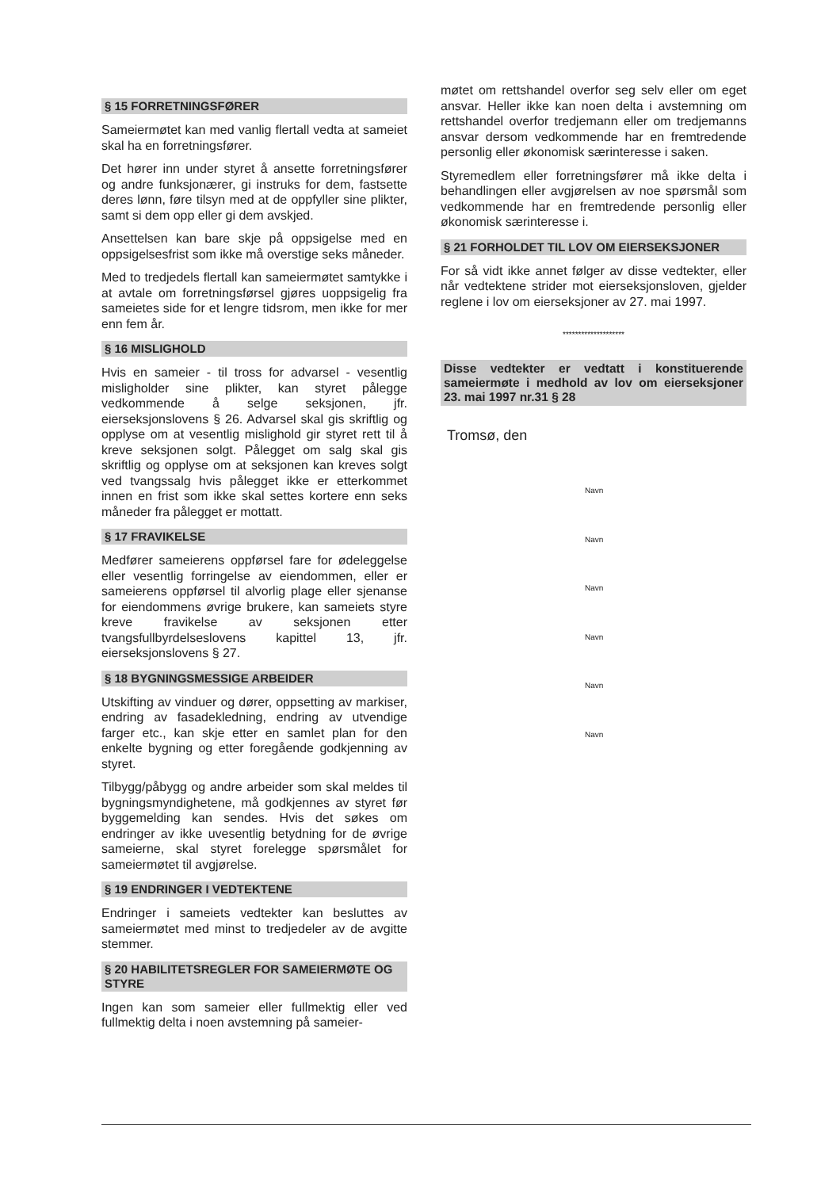§ 15 FORRETNINGSFØRER
Sameiermøtet kan med vanlig flertall vedta at sameiet skal ha en forretningsfører.
Det hører inn under styret å ansette forretningsfører og andre funksjonærer, gi instruks for dem, fastsette deres lønn, føre tilsyn med at de oppfyller sine plikter, samt si dem opp eller gi dem avskjed.
Ansettelsen kan bare skje på oppsigelse med en oppsigelsesfrist som ikke må overstige seks måneder.
Med to tredjedels flertall kan sameiermøtet samtykke i at avtale om forretningsførsel gjøres uoppsigelig fra sameietes side for et lengre tidsrom, men ikke for mer enn fem år.
§ 16 MISLIGHOLD
Hvis en sameier - til tross for advarsel - vesentlig misligholder sine plikter, kan styret pålegge vedkommende å selge seksjonen, jfr. eierseksjonslovens § 26. Advarsel skal gis skriftlig og opplyse om at vesentlig mislighold gir styret rett til å kreve seksjonen solgt. Pålegget om salg skal gis skriftlig og opplyse om at seksjonen kan kreves solgt ved tvangssalg hvis pålegget ikke er etterkommet innen en frist som ikke skal settes kortere enn seks måneder fra pålegget er mottatt.
§ 17 FRAVIKELSE
Medfører sameierens oppførsel fare for ødeleggelse eller vesentlig forringelse av eiendommen, eller er sameierens oppførsel til alvorlig plage eller sjenanse for eiendommens øvrige brukere, kan sameiets styre kreve fravikelse av seksjonen etter tvangsfullbyrdelseslovens kapittel 13, jfr. eierseksjonslovens § 27.
§ 18 BYGNINGSMESSIGE ARBEIDER
Utskifting av vinduer og dører, oppsetting av markiser, endring av fasadekledning, endring av utvendige farger etc., kan skje etter en samlet plan for den enkelte bygning og etter foregående godkjenning av styret.
Tilbygg/påbygg og andre arbeider som skal meldes til bygningsmyndighetene, må godkjennes av styret før byggemelding kan sendes. Hvis det søkes om endringer av ikke uvesentlig betydning for de øvrige sameierne, skal styret forelegge spørsmålet for sameiermøtet til avgjørelse.
§ 19 ENDRINGER I VEDTEKTENE
Endringer i sameiets vedtekter kan besluttes av sameiermøtet med minst to tredjedeler av de avgitte stemmer.
§ 20 HABILITETSREGLER FOR SAMEIERMØTE OG STYRE
Ingen kan som sameier eller fullmektig eller ved fullmektig delta i noen avstemning på sameier-
møtet om rettshandel overfor seg selv eller om eget ansvar. Heller ikke kan noen delta i avstemning om rettshandel overfor tredjemann eller om tredjemanns ansvar dersom vedkommende har en fremtredende personlig eller økonomisk særinteresse i saken.
Styremedlem eller forretningsfører må ikke delta i behandlingen eller avgjørelsen av noe spørsmål som vedkommende har en fremtredende personlig eller økonomisk særinteresse i.
§ 21 FORHOLDET TIL LOV OM EIERSEKSJONER
For så vidt ikke annet følger av disse vedtekter, eller når vedtektene strider mot eierseksjonsloven, gjelder reglene i lov om eierseksjoner av 27. mai 1997.
********************
Disse vedtekter er vedtatt i konstituerende sameiermøte i medhold av lov om eierseksjoner 23. mai 1997 nr.31 § 28
Tromsø, den
Navn
Navn
Navn
Navn
Navn
Navn